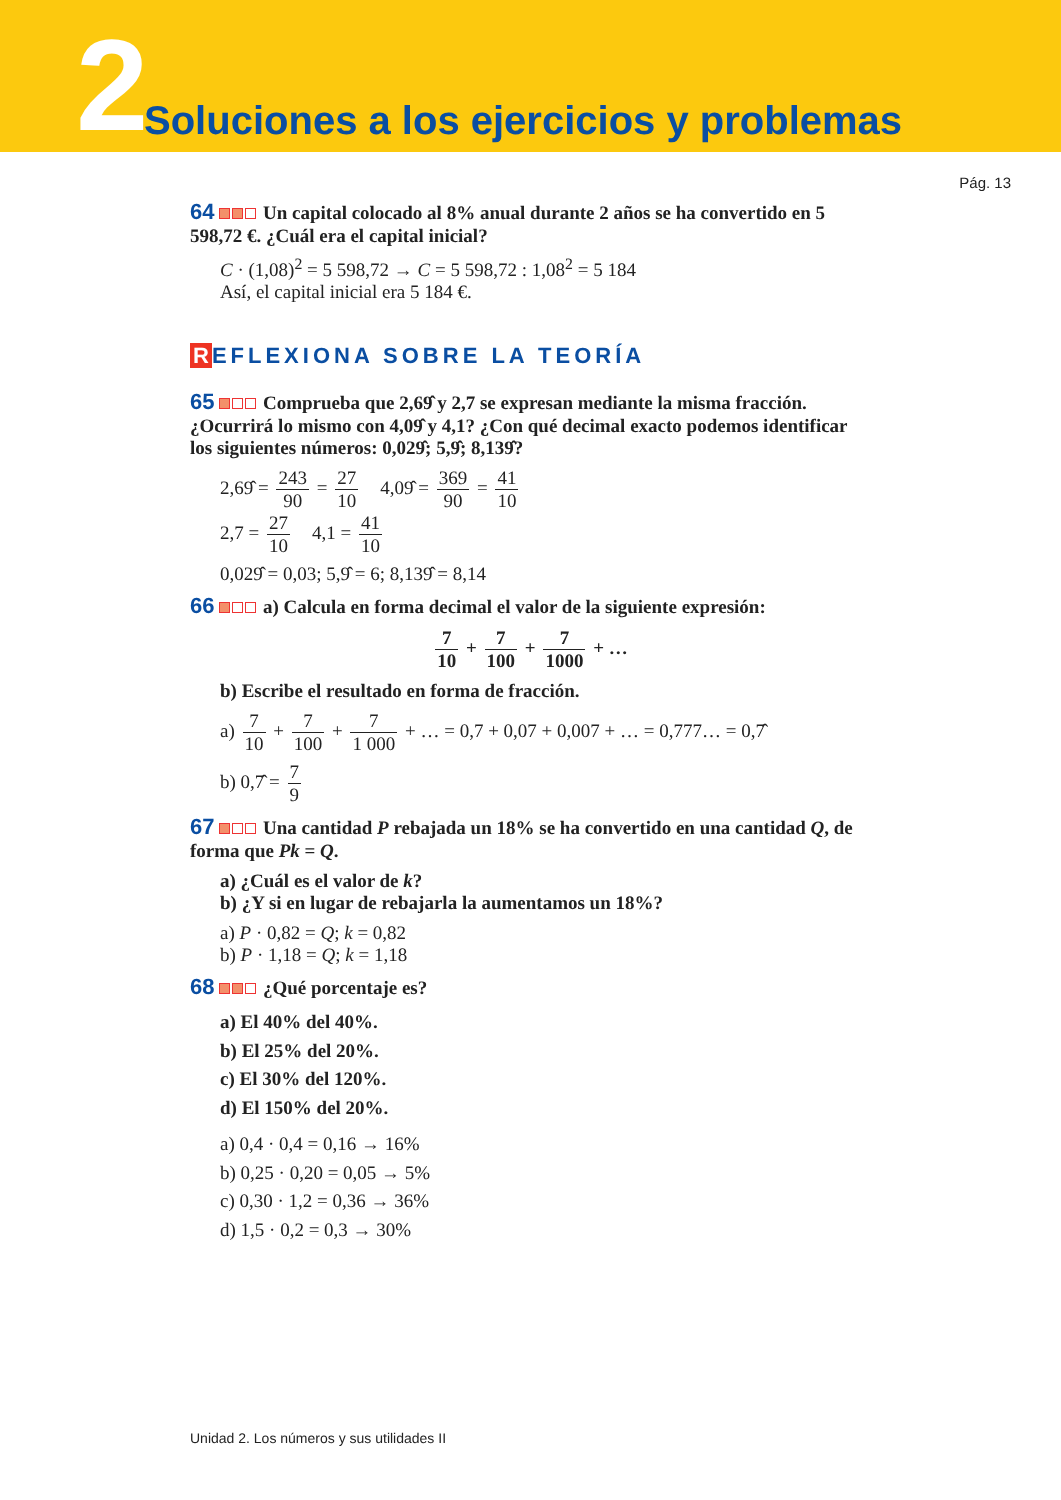2
Soluciones a los ejercicios y problemas
Pág. 13
64 Un capital colocado al 8% anual durante 2 años se ha convertido en 5 598,72 €. ¿Cuál era el capital inicial?
C · (1,08)<sup>2</sup> = 5 598,72 → C = 5 598,72 : 1,08<sup>2</sup> = 5 184
Así, el capital inicial era 5 184 €.
R EFLEXIONA SOBRE LA TEORÍA
65 Comprueba que 2,69̂ y 2,7 se expresan mediante la misma fracción. ¿Ocurrirá lo mismo con 4,09̂ y 4,1? ¿Con qué decimal exacto podemos identificar los siguientes números: 0,029̂; 5,9̂; 8,139̂?
2,69̂ = 243 90 = 27 10 4,09̂ = 369 90 = 41 10
2,7 = 27 10 4,1 = 41 10
0,029̂ = 0,03; 5,9̂ = 6; 8,139̂ = 8,14
66 a) Calcula en forma decimal el valor de la siguiente expresión:
7 10 + 7 100 + 7 1000 + …
b) Escribe el resultado en forma de fracción.
a) 7 10 + 7 100 + 7 1 000 + … = 0,7 + 0,07 + 0,007 + … = 0,777… = 0,7̂
b) 0,7̂ = 7 9
67 Una cantidad P rebajada un 18% se ha convertido en una cantidad Q, de forma que Pk = Q.
a) ¿Cuál es el valor de k?
b) ¿Y si en lugar de rebajarla la aumentamos un 18%?
a) P · 0,82 = Q; k = 0,82
b) P · 1,18 = Q; k = 1,18
68 ¿Qué porcentaje es?
a) El 40% del 40%.
b) El 25% del 20%.
c) El 30% del 120%.
d) El 150% del 20%.
a) 0,4 · 0,4 = 0,16 → 16%
b) 0,25 · 0,20 = 0,05 → 5%
c) 0,30 · 1,2 = 0,36 → 36%
d) 1,5 · 0,2 = 0,3 → 30%
Unidad 2. Los números y sus utilidades II